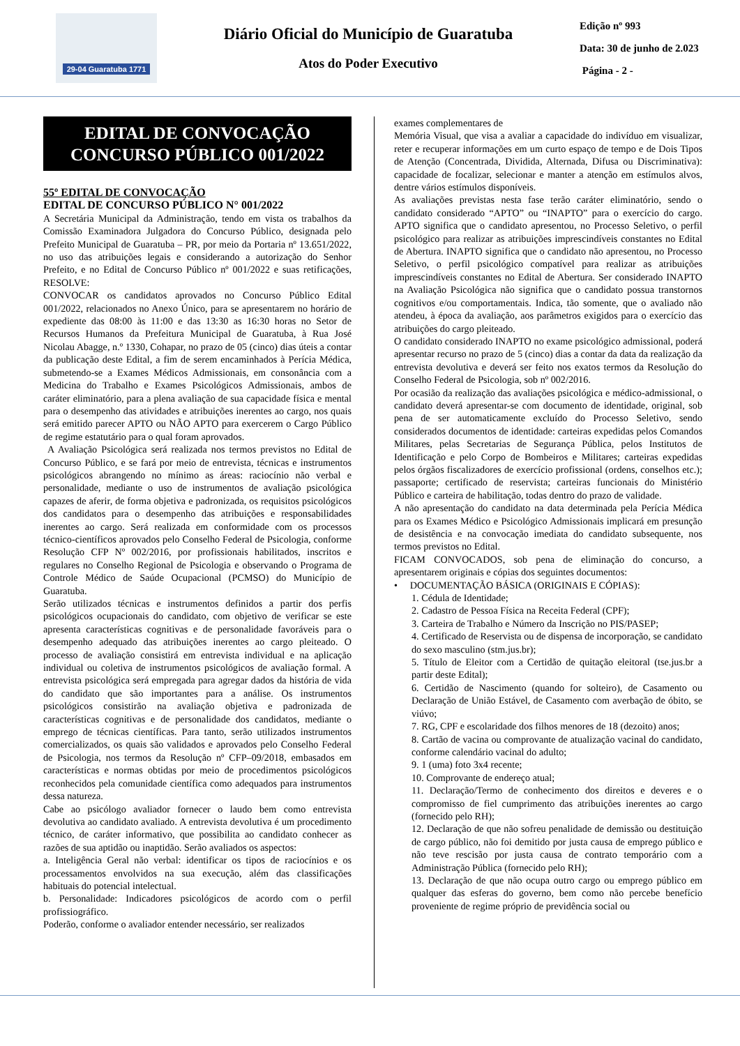29-04 Guaratuba 1771
Diário Oficial do Município de Guaratuba
Atos do Poder Executivo
Edição nº 993
Data: 30 de junho de 2.023
Página - 2 -
EDITAL DE CONVOCAÇÃO
CONCURSO PÚBLICO 001/2022
55º EDITAL DE CONVOCAÇÃO
EDITAL DE CONCURSO PÚBLICO N° 001/2022
A Secretária Municipal da Administração, tendo em vista os trabalhos da Comissão Examinadora Julgadora do Concurso Público, designada pelo Prefeito Municipal de Guaratuba – PR, por meio da Portaria nº 13.651/2022, no uso das atribuições legais e considerando a autorização do Senhor Prefeito, e no Edital de Concurso Público nº 001/2022 e suas retificações, RESOLVE:
CONVOCAR os candidatos aprovados no Concurso Público Edital 001/2022, relacionados no Anexo Único, para se apresentarem no horário de expediente das 08:00 às 11:00 e das 13:30 as 16:30 horas no Setor de Recursos Humanos da Prefeitura Municipal de Guaratuba, à Rua José Nicolau Abagge, n.º 1330, Cohapar, no prazo de 05 (cinco) dias úteis a contar da publicação deste Edital, a fim de serem encaminhados à Perícia Médica, submetendo-se a Exames Médicos Admissionais, em consonância com a Medicina do Trabalho e Exames Psicológicos Admissionais, ambos de caráter eliminatório, para a plena avaliação de sua capacidade física e mental para o desempenho das atividades e atribuições inerentes ao cargo, nos quais será emitido parecer APTO ou NÃO APTO para exercerem o Cargo Público de regime estatutário para o qual foram aprovados.
A Avaliação Psicológica será realizada nos termos previstos no Edital de Concurso Público, e se fará por meio de entrevista, técnicas e instrumentos psicológicos abrangendo no mínimo as áreas: raciocínio não verbal e personalidade, mediante o uso de instrumentos de avaliação psicológica capazes de aferir, de forma objetiva e padronizada, os requisitos psicológicos dos candidatos para o desempenho das atribuições e responsabilidades inerentes ao cargo. Será realizada em conformidade com os processos técnico-científicos aprovados pelo Conselho Federal de Psicologia, conforme Resolução CFP Nº 002/2016, por profissionais habilitados, inscritos e regulares no Conselho Regional de Psicologia e observando o Programa de Controle Médico de Saúde Ocupacional (PCMSO) do Município de Guaratuba.
Serão utilizados técnicas e instrumentos definidos a partir dos perfis psicológicos ocupacionais do candidato, com objetivo de verificar se este apresenta características cognitivas e de personalidade favoráveis para o desempenho adequado das atribuições inerentes ao cargo pleiteado. O processo de avaliação consistirá em entrevista individual e na aplicação individual ou coletiva de instrumentos psicológicos de avaliação formal. A entrevista psicológica será empregada para agregar dados da história de vida do candidato que são importantes para a análise. Os instrumentos psicológicos consistirão na avaliação objetiva e padronizada de características cognitivas e de personalidade dos candidatos, mediante o emprego de técnicas científicas. Para tanto, serão utilizados instrumentos comercializados, os quais são validados e aprovados pelo Conselho Federal de Psicologia, nos termos da Resolução nº CFP–09/2018, embasados em características e normas obtidas por meio de procedimentos psicológicos reconhecidos pela comunidade científica como adequados para instrumentos dessa natureza.
Cabe ao psicólogo avaliador fornecer o laudo bem como entrevista devolutiva ao candidato avaliado. A entrevista devolutiva é um procedimento técnico, de caráter informativo, que possibilita ao candidato conhecer as razões de sua aptidão ou inaptidão. Serão avaliados os aspectos:
a. Inteligência Geral não verbal: identificar os tipos de raciocínios e os processamentos envolvidos na sua execução, além das classificações habituais do potencial intelectual.
b. Personalidade: Indicadores psicológicos de acordo com o perfil profissiográfico.
Poderão, conforme o avaliador entender necessário, ser realizados
exames complementares de
Memória Visual, que visa a avaliar a capacidade do indivíduo em visualizar, reter e recuperar informações em um curto espaço de tempo e de Dois Tipos de Atenção (Concentrada, Dividida, Alternada, Difusa ou Discriminativa): capacidade de focalizar, selecionar e manter a atenção em estímulos alvos, dentre vários estímulos disponíveis.
As avaliações previstas nesta fase terão caráter eliminatório, sendo o candidato considerado “APTO” ou “INAPTO” para o exercício do cargo. APTO significa que o candidato apresentou, no Processo Seletivo, o perfil psicológico para realizar as atribuições imprescindíveis constantes no Edital de Abertura. INAPTO significa que o candidato não apresentou, no Processo Seletivo, o perfil psicológico compatível para realizar as atribuições imprescindíveis constantes no Edital de Abertura. Ser considerado INAPTO na Avaliação Psicológica não significa que o candidato possua transtornos cognitivos e/ou comportamentais. Indica, tão somente, que o avaliado não atendeu, à época da avaliação, aos parâmetros exigidos para o exercício das atribuições do cargo pleiteado.
O candidato considerado INAPTO no exame psicológico admissional, poderá apresentar recurso no prazo de 5 (cinco) dias a contar da data da realização da entrevista devolutiva e deverá ser feito nos exatos termos da Resolução do Conselho Federal de Psicologia, sob nº 002/2016.
Por ocasião da realização das avaliações psicológica e médico-admissional, o candidato deverá apresentar-se com documento de identidade, original, sob pena de ser automaticamente excluído do Processo Seletivo, sendo considerados documentos de identidade: carteiras expedidas pelos Comandos Militares, pelas Secretarias de Segurança Pública, pelos Institutos de Identificação e pelo Corpo de Bombeiros e Militares; carteiras expedidas pelos órgãos fiscalizadores de exercício profissional (ordens, conselhos etc.); passaporte; certificado de reservista; carteiras funcionais do Ministério Público e carteira de habilitação, todas dentro do prazo de validade.
A não apresentação do candidato na data determinada pela Perícia Médica para os Exames Médico e Psicológico Admissionais implicará em presunção de desistência e na convocação imediata do candidato subsequente, nos termos previstos no Edital.
FICAM CONVOCADOS, sob pena de eliminação do concurso, a apresentarem originais e cópias dos seguintes documentos:
• DOCUMENTAÇÃO BÁSICA (ORIGINAIS E CÓPIAS):
1. Cédula de Identidade;
2. Cadastro de Pessoa Física na Receita Federal (CPF);
3. Carteira de Trabalho e Número da Inscrição no PIS/PASEP;
4. Certificado de Reservista ou de dispensa de incorporação, se candidato do sexo masculino (stm.jus.br);
5. Título de Eleitor com a Certidão de quitação eleitoral (tse.jus.br a partir deste Edital);
6. Certidão de Nascimento (quando for solteiro), de Casamento ou Declaração de União Estável, de Casamento com averbação de óbito, se viúvo;
7. RG, CPF e escolaridade dos filhos menores de 18 (dezoito) anos;
8. Cartão de vacina ou comprovante de atualização vacinal do candidato, conforme calendário vacinal do adulto;
9. 1 (uma) foto 3x4 recente;
10. Comprovante de endereço atual;
11. Declaração/Termo de conhecimento dos direitos e deveres e o compromisso de fiel cumprimento das atribuições inerentes ao cargo (fornecido pelo RH);
12. Declaração de que não sofreu penalidade de demissão ou destituição de cargo público, não foi demitido por justa causa de emprego público e não teve rescisão por justa causa de contrato temporário com a Administração Pública (fornecido pelo RH);
13. Declaração de que não ocupa outro cargo ou emprego público em qualquer das esferas do governo, bem como não percebe benefício proveniente de regime próprio de previdência social ou